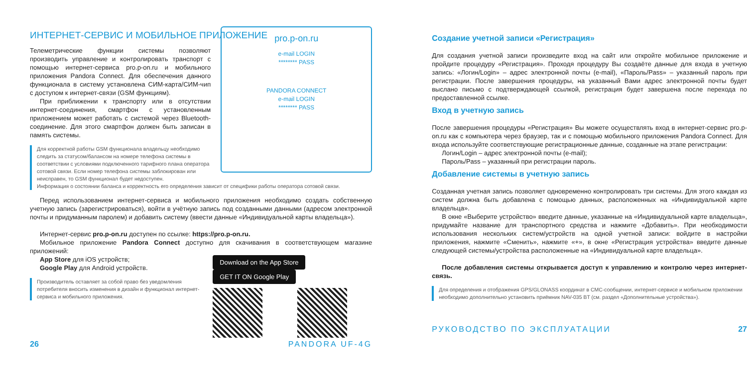ИНТЕРНЕТ-СЕРВИС И МОБИЛЬНОЕ ПРИЛОЖЕНИЕ
pro.p-on.ru
e-mail LOGIN
******** PASS
PANDORA CONNECT
e-mail LOGIN
******** PASS
Телеметрические функции системы позволяют производить управление и контролировать транспорт с помощью интернет-сервиса pro.p-on.ru и мобильного приложения Pandora Connect. Для обеспечения данного функционала в систему установлена СИМ-карта/СИМ-чип с доступом к интернет-связи (GSM функциям).
При приближении к транспорту или в отсутствии интернет-соединения, смартфон с установленным приложением может работать с системой через Bluetooth-соединение. Для этого смартфон должен быть записан в память системы.
Для корректной работы GSM функционала владельцу необходимо следить за статусом/балансом на номере телефона системы в соответствии с условиями подключенного тарифного плана оператора сотовой связи. Если номер телефона системы заблокирован или неисправен, то GSM функционал будет недоступен.
Информация о состоянии баланса и корректность его определения зависит от специфики работы оператора сотовой связи.
Перед использованием интернет-сервиса и мобильного приложения необходимо создать собственную учетную запись (зарегистрироваться), войти в учётную запись под созданными данными (адресом электронной почты и придуманным паролем) и добавить систему (ввести данные «Индивидуальной карты владельца»).
Интернет-сервис pro.p-on.ru доступен по ссылке: https://pro.p-on.ru.
Мобильное приложение Pandora Connect доступно для скачивания в соответствующем магазине приложений:
Download on the App Store GET IT ON Google Play
App Store для iOS устройств;
Google Play для Android устройств.
Производитель оставляет за собой право без уведомления потребителя вносить изменения в дизайн и функционал интернет-сервиса и мобильного приложения.
26 PANDORA UF-4G
Создание учетной записи «Регистрация»
Для создания учетной записи произведите вход на сайт или откройте мобильное приложение и пройдите процедуру «Регистрация». Проходя процедуру Вы создаёте данные для входа в учетную запись: «Логин/Login» – адрес электронной почты (e-mail), «Пароль/Pass» – указанный пароль при регистрации. После завершения процедуры, на указанный Вами адрес электронной почты будет выслано письмо с подтверждающей ссылкой, регистрация будет завершена после перехода по предоставленной ссылке.
Вход в учетную запись
После завершения процедуры «Регистрация» Вы можете осуществлять вход в интернет-сервис pro.p-on.ru как с компьютера через браузер, так и с помощью мобильного приложения Pandora Connect. Для входа используйте соответствующие регистрационные данные, созданные на этапе регистрации:
Логин/Login – адрес электронной почты (e-mail);
Пароль/Pass – указанный при регистрации пароль.
Добавление системы в учетную запись
Созданная учетная запись позволяет одновременно контролировать три системы. Для этого каждая из систем должна быть добавлена с помощью данных, расположенных на «Индивидуальной карте владельца».
В окне «Выберите устройство» введите данные, указанные на «Индивидуальной карте владельца», придумайте название для транспортного средства и нажмите «Добавить». При необходимости использования нескольких систем/устройств на одной учетной записи: войдите в настройки приложения, нажмите «Сменить», нажмите «+», в окне «Регистрация устройства» введите данные следующей системы/устройства расположенные на «Индивидуальной карте владельца».
После добавления системы открывается доступ к управлению и контролю через интернет-связь.
Для определения и отображения GPS/GLONASS координат в СМС-сообщении, интернет-сервисе и мобильном приложении необходимо дополнительно установить приёмник NAV-035 BT (см. раздел «Дополнительные устройства»).
РУКОВОДСТВО ПО ЭКСПЛУАТАЦИИ 27